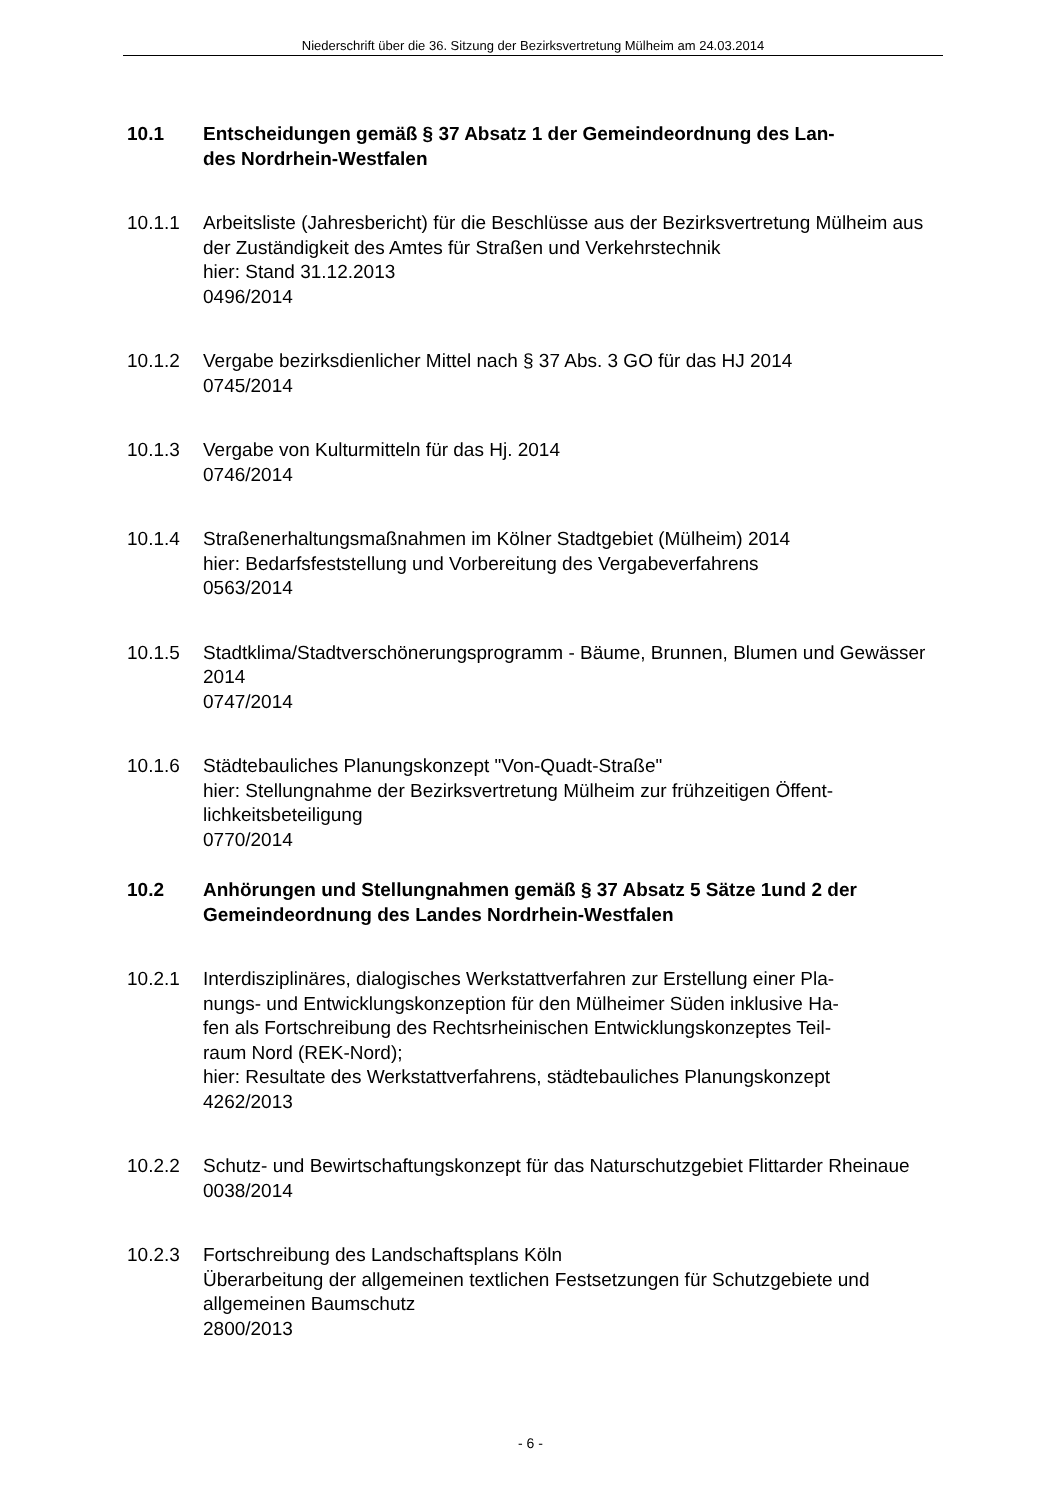Niederschrift über die 36. Sitzung der Bezirksvertretung Mülheim am 24.03.2014
10.1 Entscheidungen gemäß § 37 Absatz 1 der Gemeindeordnung des Lan-
des Nordrhein-Westfalen
10.1.1 Arbeitsliste (Jahresbericht) für die Beschlüsse aus der Bezirksvertretung Mülheim aus der Zuständigkeit des Amtes für Straßen und Verkehrstechnik
hier: Stand 31.12.2013
0496/2014
10.1.2 Vergabe bezirksdienlicher Mittel nach § 37 Abs. 3 GO für das HJ 2014
0745/2014
10.1.3 Vergabe von Kulturmitteln für das Hj. 2014
0746/2014
10.1.4 Straßenerhaltungsmaßnahmen im Kölner Stadtgebiet (Mülheim) 2014
hier: Bedarfsfeststellung und Vorbereitung des Vergabeverfahrens
0563/2014
10.1.5 Stadtklima/Stadtverschönerungsprogramm - Bäume, Brunnen, Blumen und Gewässer 2014
0747/2014
10.1.6 Städtebauliches Planungskonzept "Von-Quadt-Straße"
hier: Stellungnahme der Bezirksvertretung Mülheim zur frühzeitigen Öffent-
lichkeitsbeteiligung
0770/2014
10.2 Anhörungen und Stellungnahmen gemäß § 37 Absatz 5 Sätze 1und 2 der Gemeindeordnung des Landes Nordrhein-Westfalen
10.2.1 Interdisziplinäres, dialogisches Werkstattverfahren zur Erstellung einer Pla-
nungs- und Entwicklungskonzeption für den Mülheimer Süden inklusive Ha-
fen als Fortschreibung des Rechtsrheinischen Entwicklungskonzeptes Teil-
raum Nord (REK-Nord);
hier: Resultate des Werkstattverfahrens, städtebauliches Planungskonzept
4262/2013
10.2.2 Schutz- und Bewirtschaftungskonzept für das Naturschutzgebiet Flittarder Rheinaue
0038/2014
10.2.3 Fortschreibung des Landschaftsplans Köln
Überarbeitung der allgemeinen textlichen Festsetzungen für Schutzgebiete und allgemeinen Baumschutz
2800/2013
- 6 -